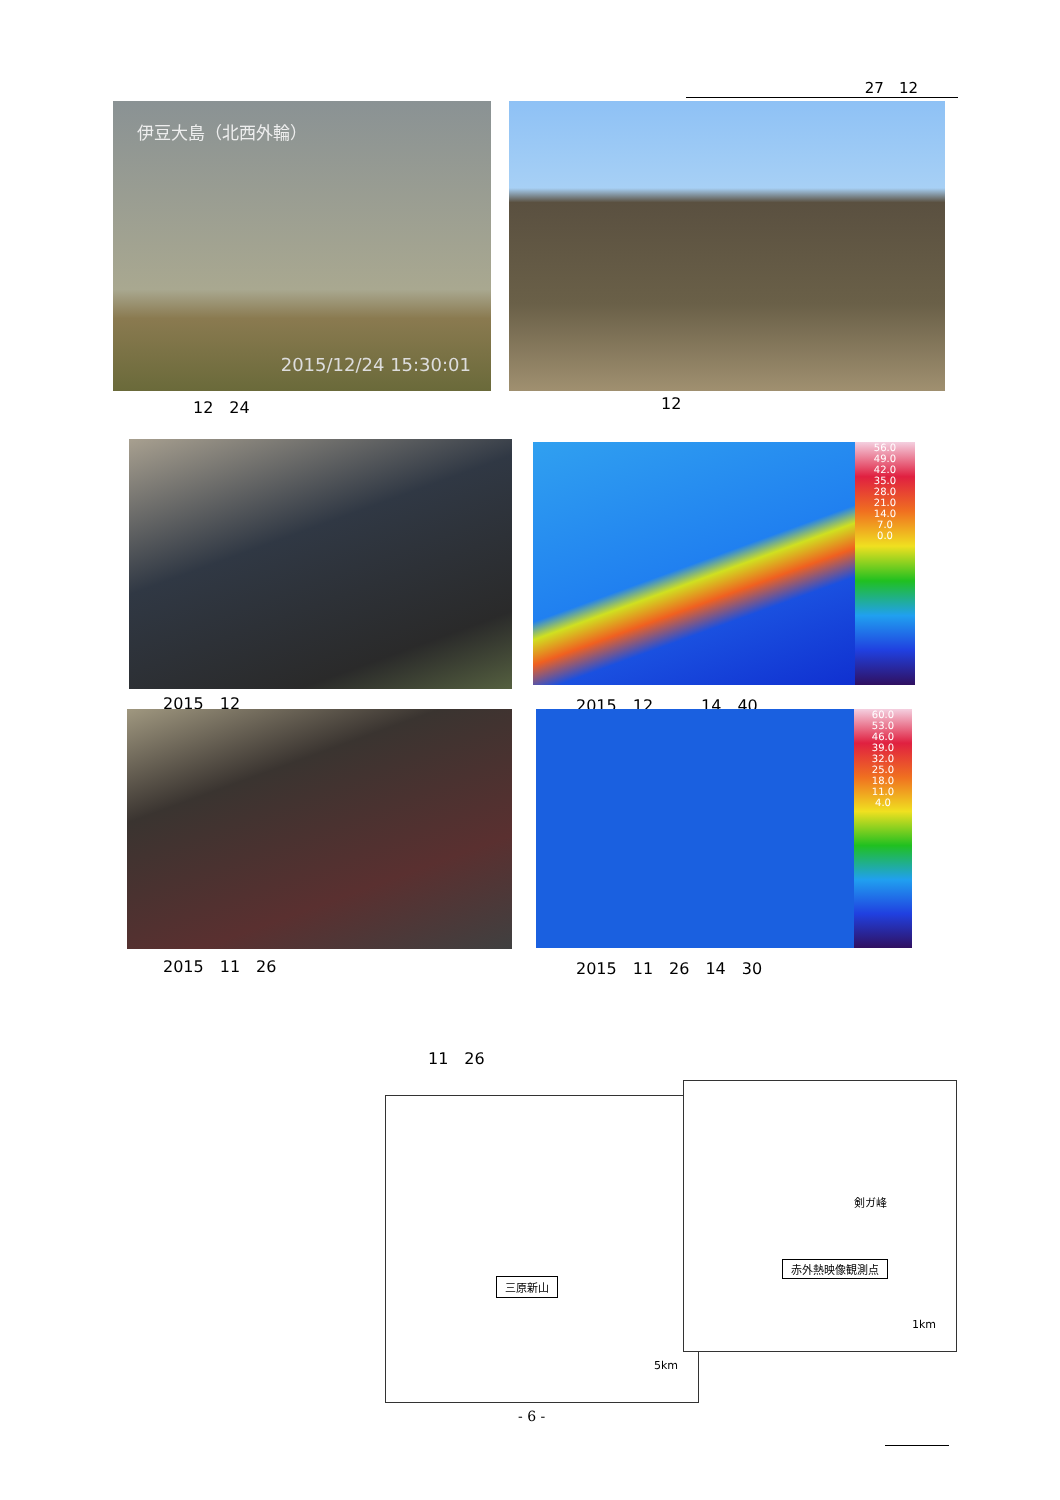27　12
伊豆大島（北西外輪）
2015/12/24 15:30:01
12　24 12
56.0
49.0
42.0
35.0
28.0
21.0
14.0
7.0
0.0
2015　12 2015　12　　　14　40
60.0
53.0
46.0
39.0
32.0
25.0
18.0
11.0
4.0
2015　11　26 2015　11　26　14　30
11　26
三原新山
5km
剣ガ峰
赤外熱映像観測点
1km
- 6 -